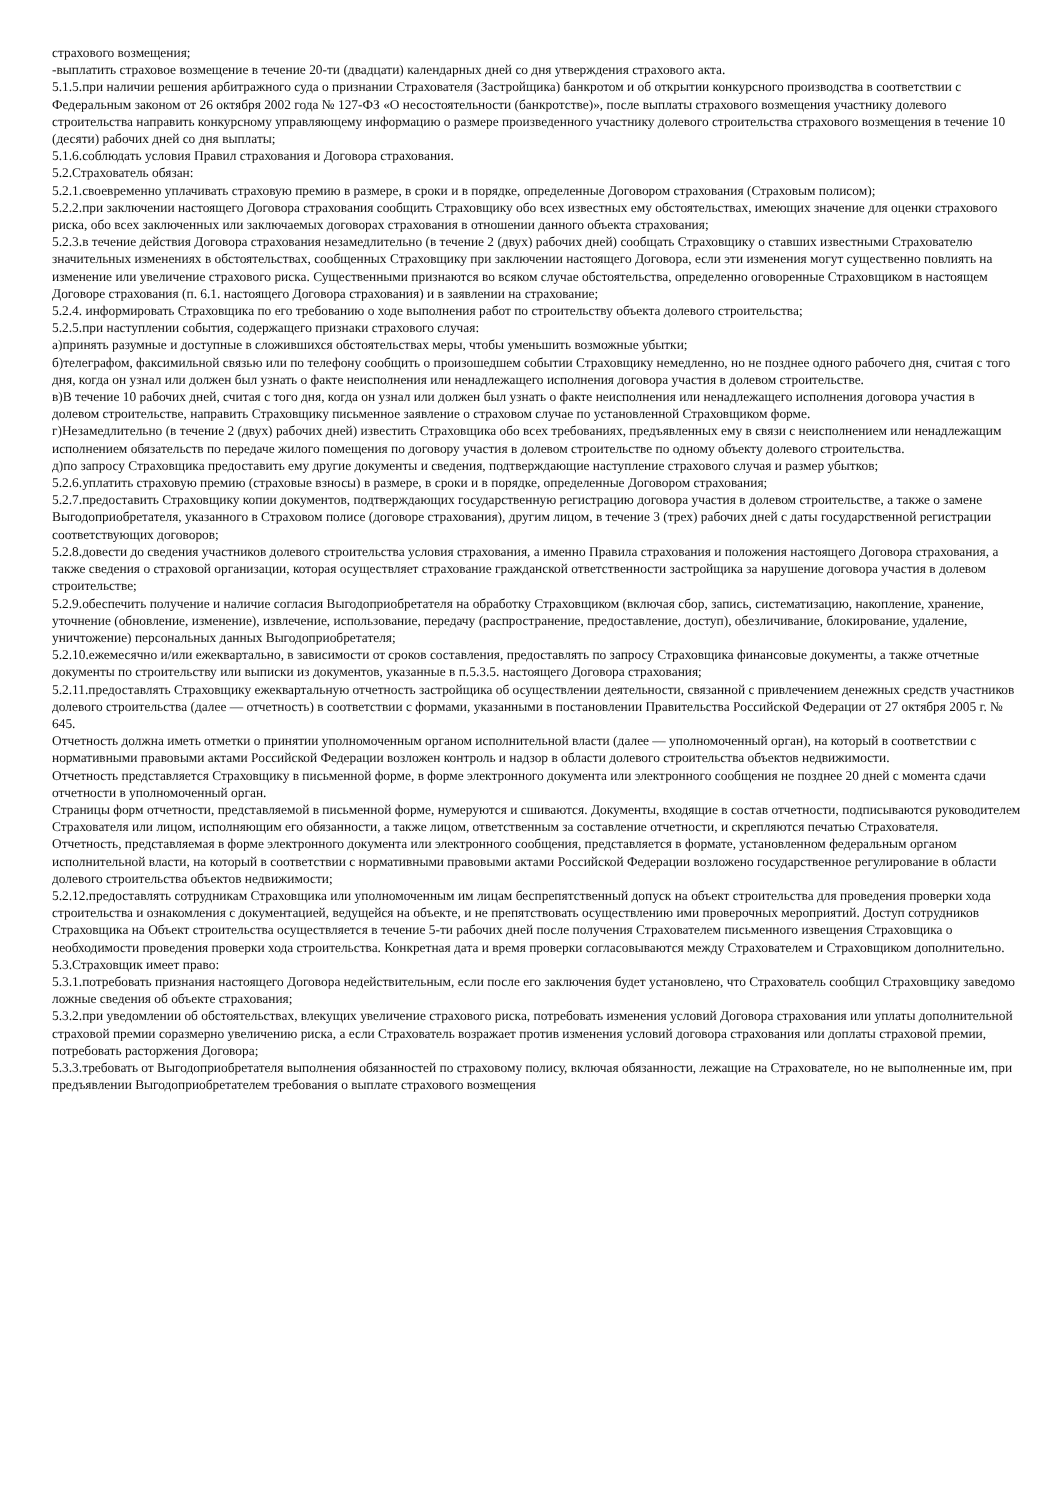страхового возмещения;
-выплатить страховое возмещение в течение 20-ти (двадцати) календарных дней со дня утверждения страхового акта.
5.1.5.при наличии решения арбитражного суда о признании Страхователя (Застройщика) банкротом и об открытии конкурсного производства в соответствии с Федеральным законом от 26 октября 2002 года № 127-ФЗ «О несостоятельности (банкротстве)», после выплаты страхового возмещения участнику долевого строительства направить конкурсному управляющему информацию о размере произведенного участнику долевого строительства страхового возмещения в течение 10 (десяти) рабочих дней со дня выплаты;
5.1.6.соблюдать условия Правил страхования и Договора страхования.
5.2.Страхователь обязан:
5.2.1.своевременно уплачивать страховую премию в размере, в сроки и в порядке, определенные Договором страхования (Страховым полисом);
5.2.2.при заключении настоящего Договора страхования сообщить Страховщику обо всех известных ему обстоятельствах, имеющих значение для оценки страхового риска, обо всех заключенных или заключаемых договорах страхования в отношении данного объекта страхования;
5.2.3.в течение действия Договора страхования незамедлительно (в течение 2 (двух) рабочих дней) сообщать Страховщику о ставших известными Страхователю значительных изменениях в обстоятельствах, сообщенных Страховщику при заключении настоящего Договора, если эти изменения могут существенно повлиять на изменение или увеличение страхового риска. Существенными признаются во всяком случае обстоятельства, определенно оговоренные Страховщиком в настоящем Договоре страхования (п. 6.1. настоящего Договора страхования) и в заявлении на страхование;
5.2.4. информировать Страховщика по его требованию о ходе выполнения работ по строительству объекта долевого строительства;
5.2.5.при наступлении события, содержащего признаки страхового случая:
а)принять разумные и доступные в сложившихся обстоятельствах меры, чтобы уменьшить возможные убытки;
б)телеграфом, факсимильной связью или по телефону сообщить о произошедшем событии Страховщику немедленно, но не позднее одного рабочего дня, считая с того дня, когда он узнал или должен был узнать о факте неисполнения или ненадлежащего исполнения договора участия в долевом строительстве.
в)В течение 10 рабочих дней, считая с того дня, когда он узнал или должен был узнать о факте неисполнения или ненадлежащего исполнения договора участия в долевом строительстве, направить Страховщику письменное заявление о страховом случае по установленной Страховщиком форме.
г)Незамедлительно (в течение 2 (двух) рабочих дней) известить Страховщика обо всех требованиях, предъявленных ему в связи с неисполнением или ненадлежащим исполнением обязательств по передаче жилого помещения по договору участия в долевом строительстве по одному объекту долевого строительства.
д)по запросу Страховщика предоставить ему другие документы и сведения, подтверждающие наступление страхового случая и размер убытков;
5.2.6.уплатить страховую премию (страховые взносы) в размере, в сроки и в порядке, определенные Договором страхования;
5.2.7.предоставить Страховщику копии документов, подтверждающих государственную регистрацию договора участия в долевом строительстве, а также о замене Выгодоприобретателя, указанного в Страховом полисе (договоре страхования), другим лицом, в течение 3 (трех) рабочих дней с даты государственной регистрации соответствующих договоров;
5.2.8.довести до сведения участников долевого строительства условия страхования, а именно Правила страхования и положения настоящего Договора страхования, а также сведения о страховой организации, которая осуществляет страхование гражданской ответственности застройщика за нарушение договора участия в долевом строительстве;
5.2.9.обеспечить получение и наличие согласия Выгодоприобретателя на обработку Страховщиком (включая сбор, запись, систематизацию, накопление, хранение, уточнение (обновление, изменение), извлечение, использование, передачу (распространение, предоставление, доступ), обезличивание, блокирование, удаление, уничтожение) персональных данных Выгодоприобретателя;
5.2.10.ежемесячно и/или ежеквартально, в зависимости от сроков составления, предоставлять по запросу Страховщика финансовые документы, а также отчетные документы по строительству или выписки из документов, указанные в п.5.3.5. настоящего Договора страхования;
5.2.11.предоставлять Страховщику ежеквартальную отчетность застройщика об осуществлении деятельности, связанной с привлечением денежных средств участников долевого строительства (далее — отчетность) в соответствии с формами, указанными в постановлении Правительства Российской Федерации от 27 октября 2005 г. № 645.
Отчетность должна иметь отметки о принятии уполномоченным органом исполнительной власти (далее — уполномоченный орган), на который в соответствии с нормативными правовыми актами Российской Федерации возложен контроль и надзор в области долевого строительства объектов недвижимости.
Отчетность представляется Страховщику в письменной форме, в форме электронного документа или электронного сообщения не позднее 20 дней с момента сдачи отчетности в уполномоченный орган.
Страницы форм отчетности, представляемой в письменной форме, нумеруются и сшиваются. Документы, входящие в состав отчетности, подписываются руководителем Страхователя или лицом, исполняющим его обязанности, а также лицом, ответственным за составление отчетности, и скрепляются печатью Страхователя.
Отчетность, представляемая в форме электронного документа или электронного сообщения, представляется в формате, установленном федеральным органом исполнительной власти, на который в соответствии с нормативными правовыми актами Российской Федерации возложено государственное регулирование в области долевого строительства объектов недвижимости;
5.2.12.предоставлять сотрудникам Страховщика или уполномоченным им лицам беспрепятственный допуск на объект строительства для проведения проверки хода строительства и ознакомления с документацией, ведущейся на объекте, и не препятствовать осуществлению ими проверочных мероприятий. Доступ сотрудников Страховщика на Объект строительства осуществляется в течение 5-ти рабочих дней после получения Страхователем письменного извещения Страховщика о необходимости проведения проверки хода строительства. Конкретная дата и время проверки согласовываются между Страхователем и Страховщиком дополнительно.
5.3.Страховщик имеет право:
5.3.1.потребовать признания настоящего Договора недействительным, если после его заключения будет установлено, что Страхователь сообщил Страховщику заведомо ложные сведения об объекте страхования;
5.3.2.при уведомлении об обстоятельствах, влекущих увеличение страхового риска, потребовать изменения условий Договора страхования или уплаты дополнительной страховой премии соразмерно увеличению риска, а если Страхователь возражает против изменения условий договора страхования или доплаты страховой премии, потребовать расторжения Договора;
5.3.3.требовать от Выгодоприобретателя выполнения обязанностей по страховому полису, включая обязанности, лежащие на Страхователе, но не выполненные им, при предъявлении Выгодоприобретателем требования о выплате страхового возмещения